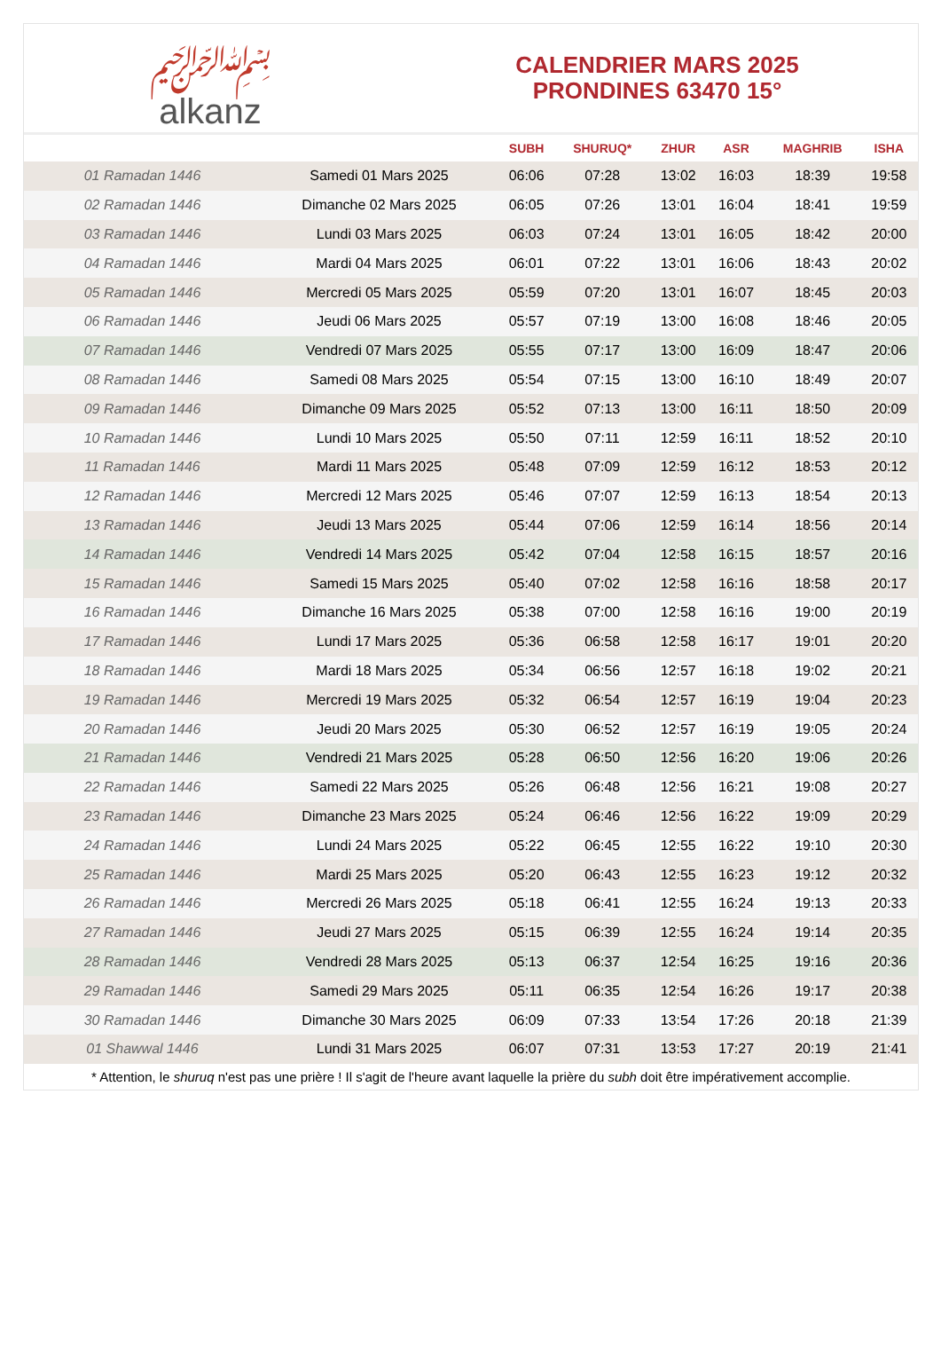﷽
alkanz
CALENDRIER MARS 2025
PRONDINES 63470 15°
| | | SUBH | SHURUQ* | ZHUR | ASR | MAGHRIB | ISHA |
| --- | --- | --- | --- | --- | --- | --- | --- |
| 01 Ramadan 1446 | Samedi 01 Mars 2025 | 06:06 | 07:28 | 13:02 | 16:03 | 18:39 | 19:58 |
| 02 Ramadan 1446 | Dimanche 02 Mars 2025 | 06:05 | 07:26 | 13:01 | 16:04 | 18:41 | 19:59 |
| 03 Ramadan 1446 | Lundi 03 Mars 2025 | 06:03 | 07:24 | 13:01 | 16:05 | 18:42 | 20:00 |
| 04 Ramadan 1446 | Mardi 04 Mars 2025 | 06:01 | 07:22 | 13:01 | 16:06 | 18:43 | 20:02 |
| 05 Ramadan 1446 | Mercredi 05 Mars 2025 | 05:59 | 07:20 | 13:01 | 16:07 | 18:45 | 20:03 |
| 06 Ramadan 1446 | Jeudi 06 Mars 2025 | 05:57 | 07:19 | 13:00 | 16:08 | 18:46 | 20:05 |
| 07 Ramadan 1446 | Vendredi 07 Mars 2025 | 05:55 | 07:17 | 13:00 | 16:09 | 18:47 | 20:06 |
| 08 Ramadan 1446 | Samedi 08 Mars 2025 | 05:54 | 07:15 | 13:00 | 16:10 | 18:49 | 20:07 |
| 09 Ramadan 1446 | Dimanche 09 Mars 2025 | 05:52 | 07:13 | 13:00 | 16:11 | 18:50 | 20:09 |
| 10 Ramadan 1446 | Lundi 10 Mars 2025 | 05:50 | 07:11 | 12:59 | 16:11 | 18:52 | 20:10 |
| 11 Ramadan 1446 | Mardi 11 Mars 2025 | 05:48 | 07:09 | 12:59 | 16:12 | 18:53 | 20:12 |
| 12 Ramadan 1446 | Mercredi 12 Mars 2025 | 05:46 | 07:07 | 12:59 | 16:13 | 18:54 | 20:13 |
| 13 Ramadan 1446 | Jeudi 13 Mars 2025 | 05:44 | 07:06 | 12:59 | 16:14 | 18:56 | 20:14 |
| 14 Ramadan 1446 | Vendredi 14 Mars 2025 | 05:42 | 07:04 | 12:58 | 16:15 | 18:57 | 20:16 |
| 15 Ramadan 1446 | Samedi 15 Mars 2025 | 05:40 | 07:02 | 12:58 | 16:16 | 18:58 | 20:17 |
| 16 Ramadan 1446 | Dimanche 16 Mars 2025 | 05:38 | 07:00 | 12:58 | 16:16 | 19:00 | 20:19 |
| 17 Ramadan 1446 | Lundi 17 Mars 2025 | 05:36 | 06:58 | 12:58 | 16:17 | 19:01 | 20:20 |
| 18 Ramadan 1446 | Mardi 18 Mars 2025 | 05:34 | 06:56 | 12:57 | 16:18 | 19:02 | 20:21 |
| 19 Ramadan 1446 | Mercredi 19 Mars 2025 | 05:32 | 06:54 | 12:57 | 16:19 | 19:04 | 20:23 |
| 20 Ramadan 1446 | Jeudi 20 Mars 2025 | 05:30 | 06:52 | 12:57 | 16:19 | 19:05 | 20:24 |
| 21 Ramadan 1446 | Vendredi 21 Mars 2025 | 05:28 | 06:50 | 12:56 | 16:20 | 19:06 | 20:26 |
| 22 Ramadan 1446 | Samedi 22 Mars 2025 | 05:26 | 06:48 | 12:56 | 16:21 | 19:08 | 20:27 |
| 23 Ramadan 1446 | Dimanche 23 Mars 2025 | 05:24 | 06:46 | 12:56 | 16:22 | 19:09 | 20:29 |
| 24 Ramadan 1446 | Lundi 24 Mars 2025 | 05:22 | 06:45 | 12:55 | 16:22 | 19:10 | 20:30 |
| 25 Ramadan 1446 | Mardi 25 Mars 2025 | 05:20 | 06:43 | 12:55 | 16:23 | 19:12 | 20:32 |
| 26 Ramadan 1446 | Mercredi 26 Mars 2025 | 05:18 | 06:41 | 12:55 | 16:24 | 19:13 | 20:33 |
| 27 Ramadan 1446 | Jeudi 27 Mars 2025 | 05:15 | 06:39 | 12:55 | 16:24 | 19:14 | 20:35 |
| 28 Ramadan 1446 | Vendredi 28 Mars 2025 | 05:13 | 06:37 | 12:54 | 16:25 | 19:16 | 20:36 |
| 29 Ramadan 1446 | Samedi 29 Mars 2025 | 05:11 | 06:35 | 12:54 | 16:26 | 19:17 | 20:38 |
| 30 Ramadan 1446 | Dimanche 30 Mars 2025 | 06:09 | 07:33 | 13:54 | 17:26 | 20:18 | 21:39 |
| 01 Shawwal 1446 | Lundi 31 Mars 2025 | 06:07 | 07:31 | 13:53 | 17:27 | 20:19 | 21:41 |
* Attention, le shuruq n'est pas une prière ! Il s'agit de l'heure avant laquelle la prière du subh doit être impérativement accomplie.